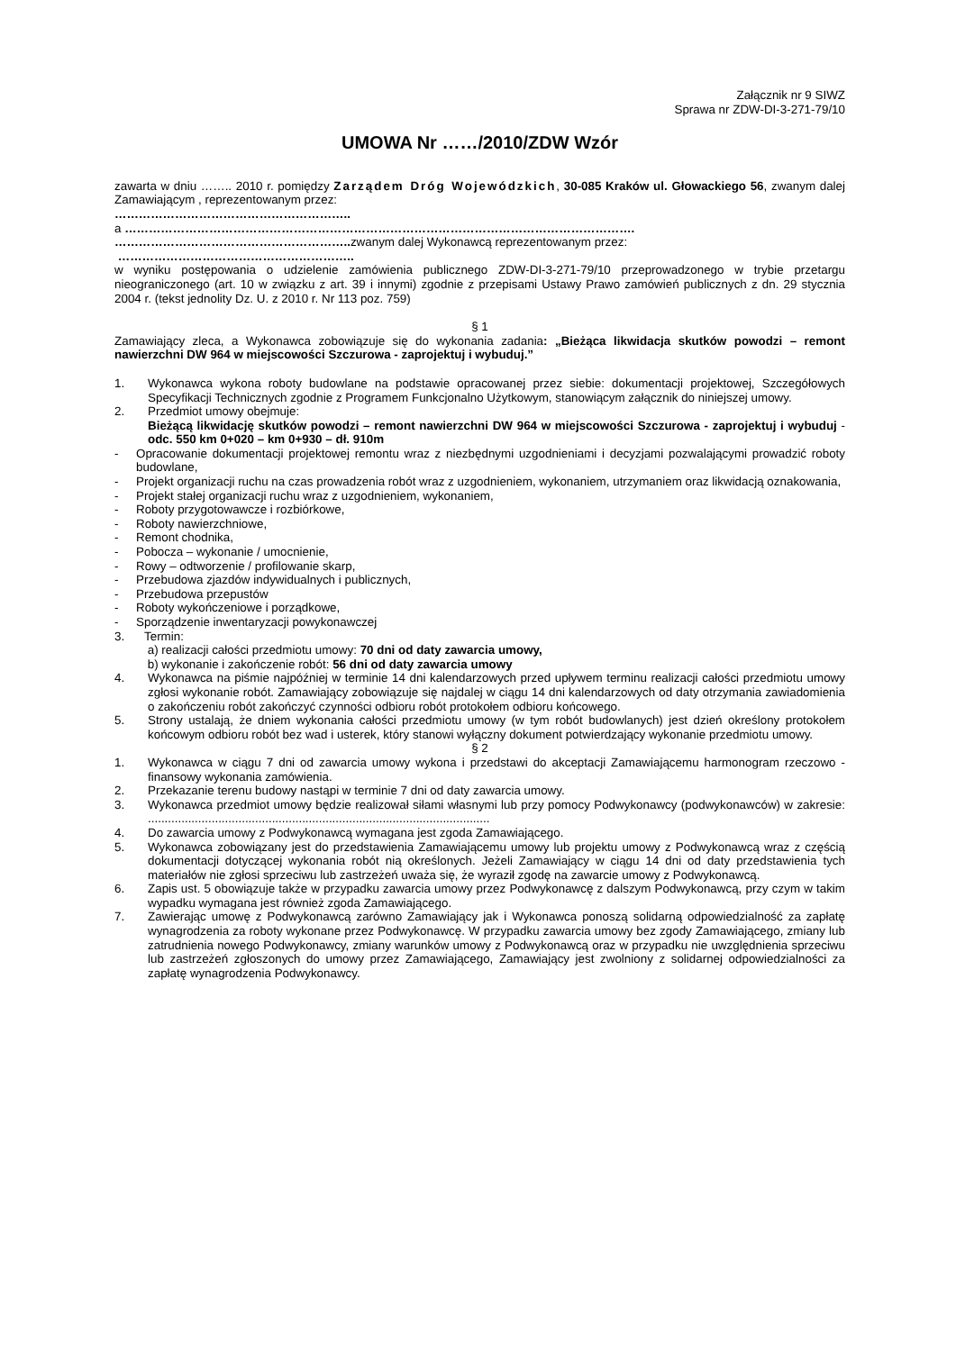Załącznik nr 9 SIWZ
Sprawa nr ZDW-DI-3-271-79/10
UMOWA Nr ……/2010/ZDW Wzór
zawarta w dniu …….. 2010 r. pomiędzy Zarządem Dróg Wojewódzkich, 30-085 Kraków ul. Głowackiego 56, zwanym dalej Zamawiającym , reprezentowanym przez:
…………………………………………………..
a ……………………………………………………………………………………………………………….
………………………………………………….. zwanym dalej Wykonawcą reprezentowanym przez:
…………………………………………………..
w wyniku postępowania o udzielenie zamówienia publicznego ZDW-DI-3-271-79/10 przeprowadzonego w trybie przetargu nieograniczonego (art. 10 w związku z art. 39 i innymi) zgodnie z przepisami Ustawy Prawo zamówień publicznych z dn. 29 stycznia 2004 r. (tekst jednolity Dz. U. z 2010 r. Nr 113 poz. 759)
§ 1
Zamawiający zleca, a Wykonawca zobowiązuje się do wykonania zadania: „Bieżąca likwidacja skutków powodzi – remont nawierzchni DW 964 w miejscowości Szczurowa - zaprojektuj i wybuduj.”
1. Wykonawca wykona roboty budowlane na podstawie opracowanej przez siebie: dokumentacji projektowej, Szczegółowych Specyfikacji Technicznych zgodnie z Programem Funkcjonalno Użytkowym, stanowiącym załącznik do niniejszej umowy.
2. Przedmiot umowy obejmuje:
Bieżącą likwidację skutków powodzi – remont nawierzchni DW 964 w miejscowości Szczurowa - zaprojektuj i wybuduj - odc. 550 km 0+020 – km 0+930 – dł. 910m
- Opracowanie dokumentacji projektowej remontu wraz z niezbędnymi uzgodnieniami i decyzjami pozwalającymi prowadzić roboty budowlane,
- Projekt organizacji ruchu na czas prowadzenia robót wraz z uzgodnieniem, wykonaniem, utrzymaniem oraz likwidacją oznakowania,
- Projekt stałej organizacji ruchu wraz z uzgodnieniem, wykonaniem,
- Roboty przygotowawcze i rozbiórkowe,
- Roboty nawierzchniowe,
- Remont chodnika,
- Pobocza – wykonanie / umocnienie,
- Rowy – odtworzenie / profilowanie skarp,
- Przebudowa zjazdów indywidualnych i publicznych,
- Przebudowa przepustów
- Roboty wykończeniowe i porządkowe,
- Sporządzenie inwentaryzacji powykonawczej
3. Termin:
a) realizacji całości przedmiotu umowy: 70 dni od daty zawarcia umowy,
b) wykonanie i zakończenie robót: 56 dni od daty zawarcia umowy
4. Wykonawca na piśmie najpóźniej w terminie 14 dni kalendarzowych przed upływem terminu realizacji całości przedmiotu umowy zgłosi wykonanie robót. Zamawiający zobowiązuje się najdalej w ciągu 14 dni kalendarzowych od daty otrzymania zawiadomienia o zakończeniu robót zakończyć czynności odbioru robót protokołem odbioru końcowego.
5. Strony ustalają, że dniem wykonania całości przedmiotu umowy (w tym robót budowlanych) jest dzień określony protokołem końcowym odbioru robót bez wad i usterek, który stanowi wyłączny dokument potwierdzający wykonanie przedmiotu umowy.
§ 2
1. Wykonawca w ciągu 7 dni od zawarcia umowy wykona i przedstawi do akceptacji Zamawiającemu harmonogram rzeczowo - finansowy wykonania zamówienia.
2. Przekazanie terenu budowy nastąpi w terminie 7 dni od daty zawarcia umowy.
3. Wykonawca przedmiot umowy będzie realizował siłami własnymi lub przy pomocy Podwykonawcy (podwykonawców) w zakresie: ......................................................................................................
4. Do zawarcia umowy z Podwykonawcą wymagana jest zgoda Zamawiającego.
5. Wykonawca zobowiązany jest do przedstawienia Zamawiającemu umowy lub projektu umowy z Podwykonawcą wraz z częścią dokumentacji dotyczącej wykonania robót nią określonych. Jeżeli Zamawiający w ciągu 14 dni od daty przedstawienia tych materiałów nie zgłosi sprzeciwu lub zastrzeżeń uważa się, że wyraził zgodę na zawarcie umowy z Podwykonawcą.
6. Zapis ust. 5 obowiązuje także w przypadku zawarcia umowy przez Podwykonawcę z dalszym Podwykonawcą, przy czym w takim wypadku wymagana jest również zgoda Zamawiającego.
7. Zawierając umowę z Podwykonawcą zarówno Zamawiający jak i Wykonawca ponoszą solidarną odpowiedzialność za zapłatę wynagrodzenia za roboty wykonane przez Podwykonawcę. W przypadku zawarcia umowy bez zgody Zamawiającego, zmiany lub zatrudnienia nowego Podwykonawcy, zmiany warunków umowy z Podwykonawcą oraz w przypadku nie uwzględnienia sprzeciwu lub zastrzeżeń zgłoszonych do umowy przez Zamawiającego, Zamawiający jest zwolniony z solidarnej odpowiedzialności za zapłatę wynagrodzenia Podwykonawcy.